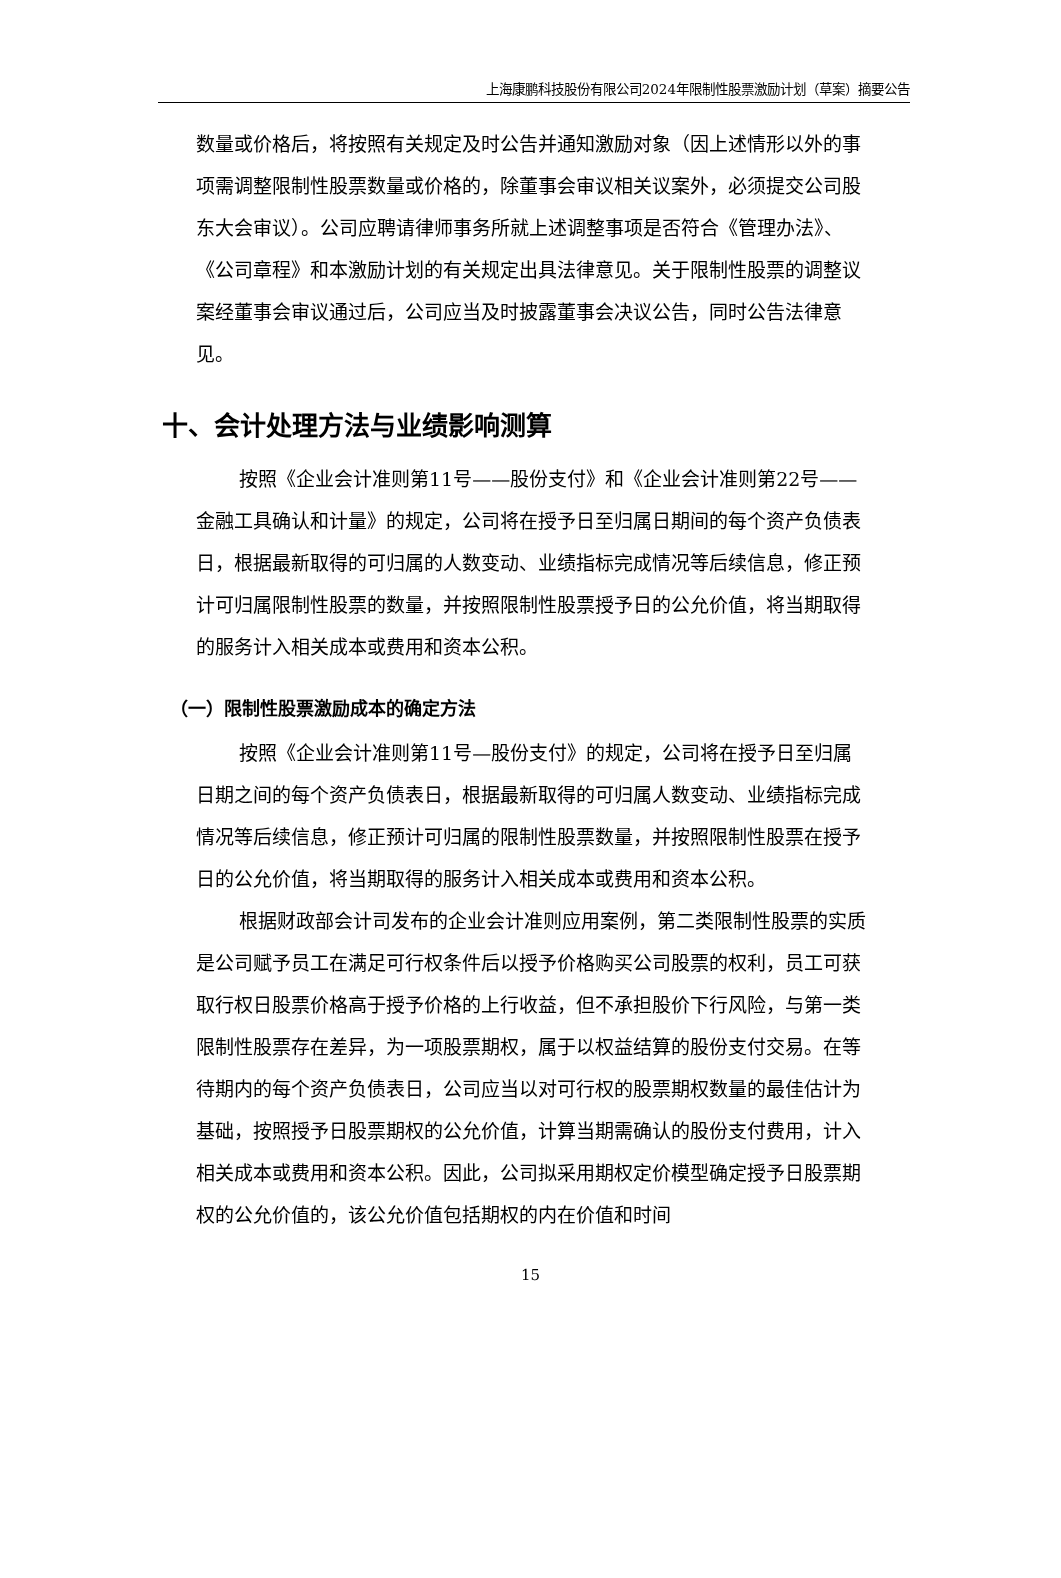上海康鹏科技股份有限公司2024年限制性股票激励计划（草案）摘要公告
数量或价格后，将按照有关规定及时公告并通知激励对象（因上述情形以外的事项需调整限制性股票数量或价格的，除董事会审议相关议案外，必须提交公司股东大会审议）。公司应聘请律师事务所就上述调整事项是否符合《管理办法》、《公司章程》和本激励计划的有关规定出具法律意见。关于限制性股票的调整议案经董事会审议通过后，公司应当及时披露董事会决议公告，同时公告法律意见。
十、会计处理方法与业绩影响测算
按照《企业会计准则第11号——股份支付》和《企业会计准则第22号——金融工具确认和计量》的规定，公司将在授予日至归属日期间的每个资产负债表日，根据最新取得的可归属的人数变动、业绩指标完成情况等后续信息，修正预计可归属限制性股票的数量，并按照限制性股票授予日的公允价值，将当期取得的服务计入相关成本或费用和资本公积。
（一）限制性股票激励成本的确定方法
按照《企业会计准则第11号—股份支付》的规定，公司将在授予日至归属日期之间的每个资产负债表日，根据最新取得的可归属人数变动、业绩指标完成情况等后续信息，修正预计可归属的限制性股票数量，并按照限制性股票在授予日的公允价值，将当期取得的服务计入相关成本或费用和资本公积。
根据财政部会计司发布的企业会计准则应用案例，第二类限制性股票的实质是公司赋予员工在满足可行权条件后以授予价格购买公司股票的权利，员工可获取行权日股票价格高于授予价格的上行收益，但不承担股价下行风险，与第一类限制性股票存在差异，为一项股票期权，属于以权益结算的股份支付交易。在等待期内的每个资产负债表日，公司应当以对可行权的股票期权数量的最佳估计为基础，按照授予日股票期权的公允价值，计算当期需确认的股份支付费用，计入相关成本或费用和资本公积。因此，公司拟采用期权定价模型确定授予日股票期权的公允价值的，该公允价值包括期权的内在价值和时间
15